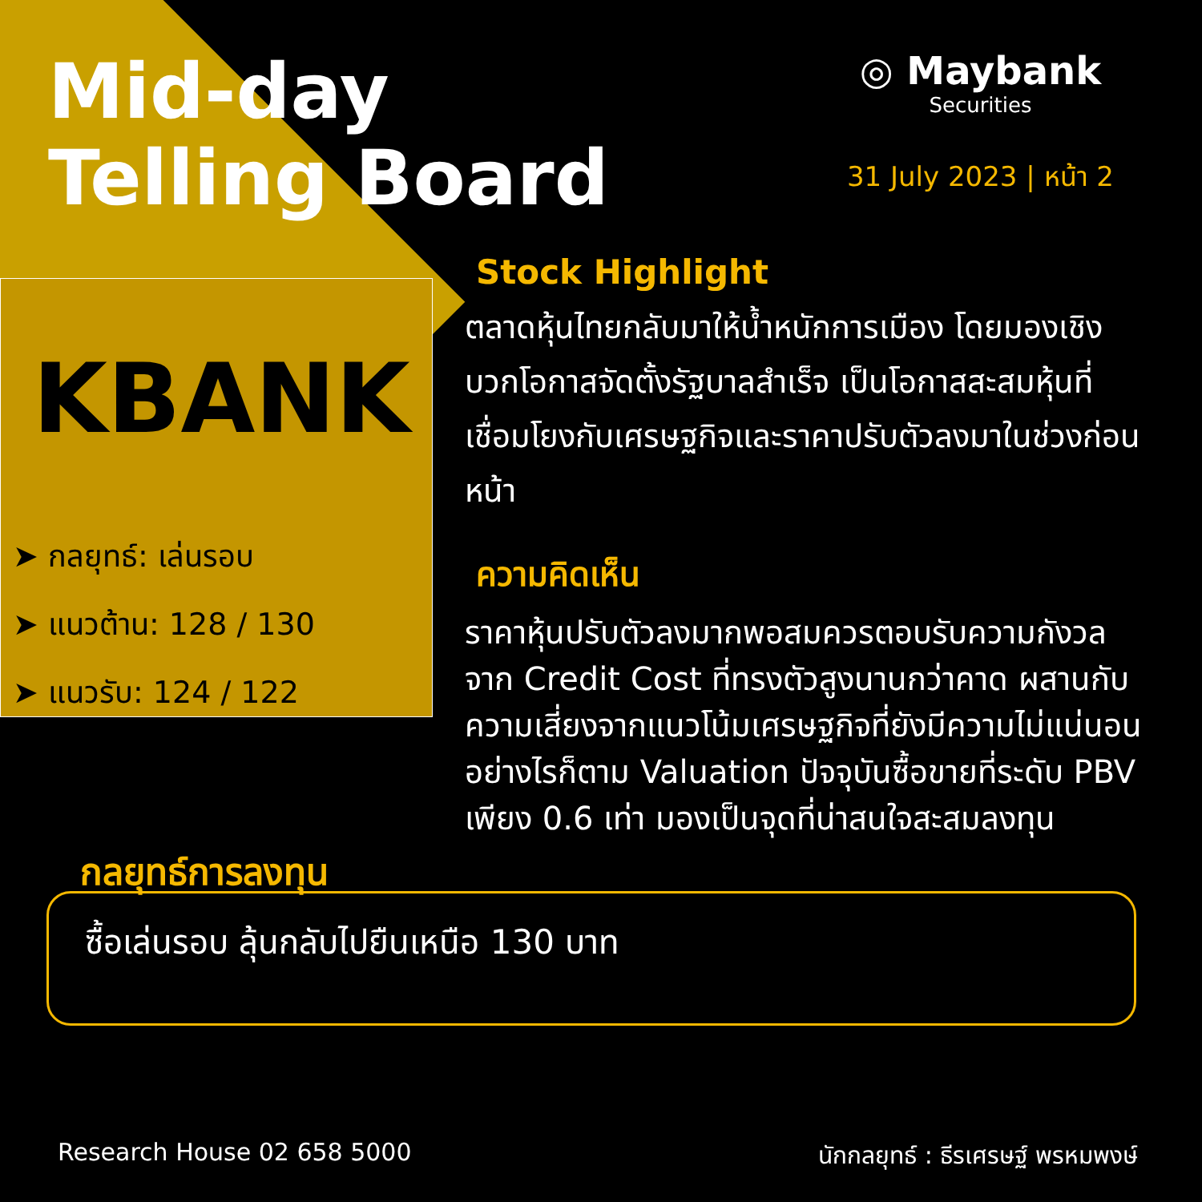Mid-day
Telling Board
◎ Maybank
Securities
31 July 2023 | หน้า 2
KBANK
➤ กลยุทธ์: เล่นรอบ
➤ แนวต้าน: 128 / 130
➤ แนวรับ: 124 / 122
Stock Highlight
ตลาดหุ้นไทยกลับมาให้น้ำหนักการเมือง โดยมองเชิงบวกโอกาสจัดตั้งรัฐบาลสำเร็จ เป็นโอกาสสะสมหุ้นที่เชื่อมโยงกับเศรษฐกิจและราคาปรับตัวลงมาในช่วงก่อนหน้า
ความคิดเห็น
ราคาหุ้นปรับตัวลงมากพอสมควรตอบรับความกังวลจาก Credit Cost ที่ทรงตัวสูงนานกว่าคาด ผสานกับความเสี่ยงจากแนวโน้มเศรษฐกิจที่ยังมีความไม่แน่นอน อย่างไรก็ตาม Valuation ปัจจุบันซื้อขายที่ระดับ PBV เพียง 0.6 เท่า มองเป็นจุดที่น่าสนใจสะสมลงทุน
กลยุทธ์การลงทุน
ซื้อเล่นรอบ ลุ้นกลับไปยืนเหนือ 130 บาท
Research House 02 658 5000 นักกลยุทธ์ : ธีรเศรษฐ์ พรหมพงษ์